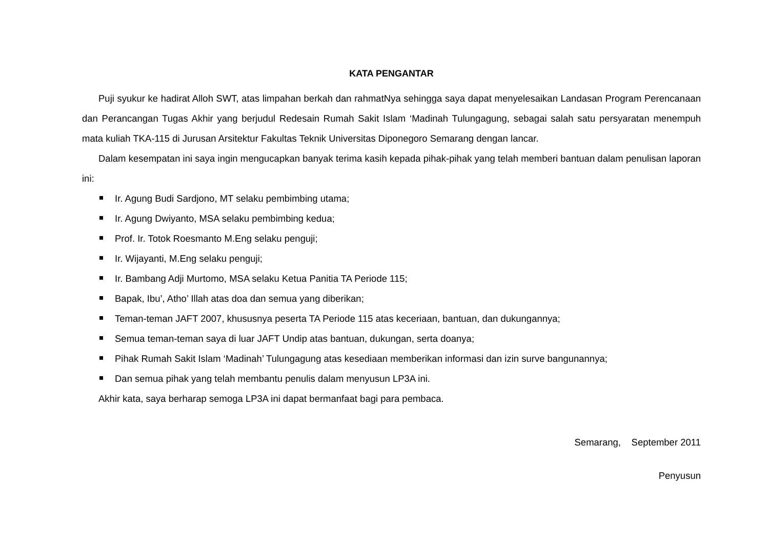KATA PENGANTAR
Puji syukur ke hadirat Alloh SWT, atas limpahan berkah dan rahmatNya sehingga saya dapat menyelesaikan Landasan Program Perencanaan dan Perancangan Tugas Akhir yang berjudul Redesain Rumah Sakit Islam ‘Madinah Tulungagung, sebagai salah satu persyaratan menempuh mata kuliah TKA-115 di Jurusan Arsitektur Fakultas Teknik Universitas Diponegoro Semarang dengan lancar.
Dalam kesempatan ini saya ingin mengucapkan banyak terima kasih kepada pihak-pihak yang telah memberi bantuan dalam penulisan laporan ini:
Ir. Agung Budi Sardjono, MT selaku pembimbing utama;
Ir. Agung Dwiyanto, MSA selaku pembimbing kedua;
Prof. Ir. Totok Roesmanto M.Eng selaku penguji;
Ir. Wijayanti, M.Eng selaku penguji;
Ir. Bambang Adji Murtomo, MSA selaku Ketua Panitia TA Periode 115;
Bapak, Ibu’, Atho’ Illah atas doa dan semua yang diberikan;
Teman-teman JAFT 2007, khususnya peserta TA Periode 115 atas keceriaan, bantuan, dan dukungannya;
Semua teman-teman saya di luar JAFT Undip atas bantuan, dukungan, serta doanya;
Pihak Rumah Sakit Islam ‘Madinah’ Tulungagung atas kesediaan memberikan informasi dan izin surve bangunannya;
Dan semua pihak yang telah membantu penulis dalam menyusun LP3A ini.
Akhir kata, saya berharap semoga LP3A ini dapat bermanfaat bagi para pembaca.
Semarang, September 2011
Penyusun